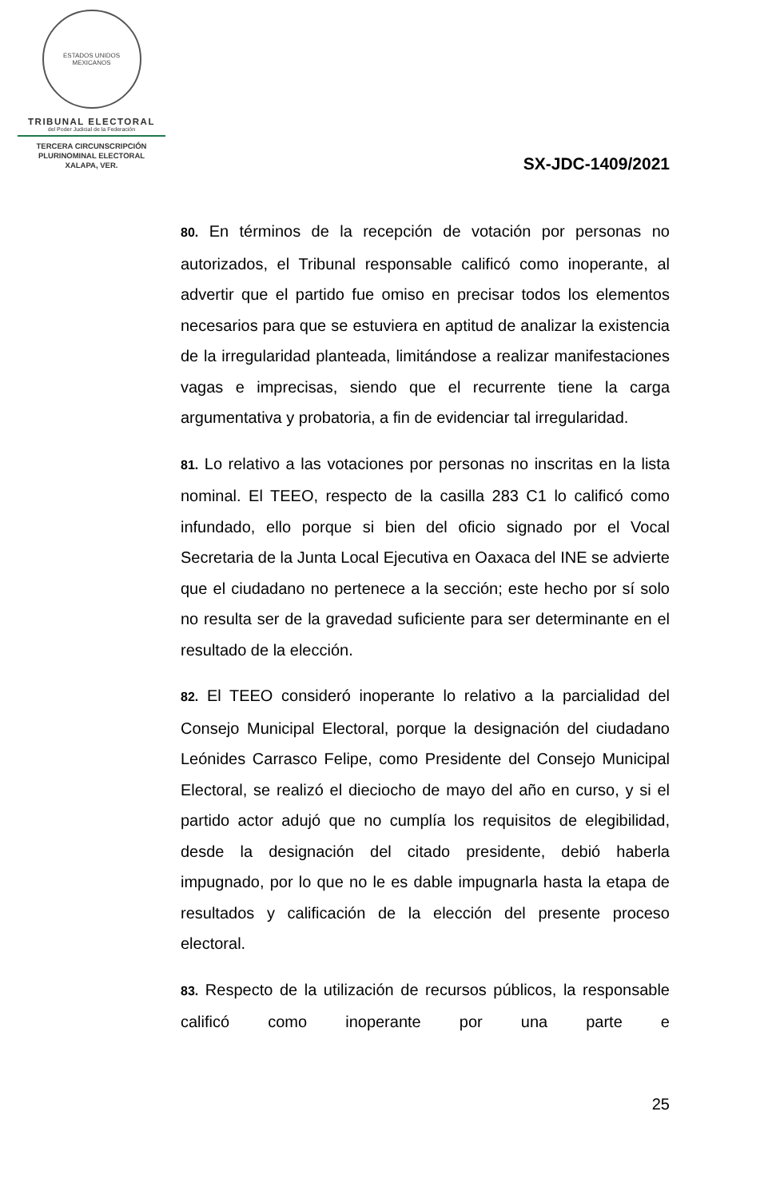ESTADOS UNIDOS MEXICANOS
TRIBUNAL ELECTORAL
del Poder Judicial de la Federación
TERCERA CIRCUNSCRIPCIÓN
PLURINOMINAL ELECTORAL
XALAPA, VER.
SX-JDC-1409/2021
80. En términos de la recepción de votación por personas no autorizados, el Tribunal responsable calificó como inoperante, al advertir que el partido fue omiso en precisar todos los elementos necesarios para que se estuviera en aptitud de analizar la existencia de la irregularidad planteada, limitándose a realizar manifestaciones vagas e imprecisas, siendo que el recurrente tiene la carga argumentativa y probatoria, a fin de evidenciar tal irregularidad.
81. Lo relativo a las votaciones por personas no inscritas en la lista nominal. El TEEO, respecto de la casilla 283 C1 lo calificó como infundado, ello porque si bien del oficio signado por el Vocal Secretaria de la Junta Local Ejecutiva en Oaxaca del INE se advierte que el ciudadano no pertenece a la sección; este hecho por sí solo no resulta ser de la gravedad suficiente para ser determinante en el resultado de la elección.
82. El TEEO consideró inoperante lo relativo a la parcialidad del Consejo Municipal Electoral, porque la designación del ciudadano Leónides Carrasco Felipe, como Presidente del Consejo Municipal Electoral, se realizó el dieciocho de mayo del año en curso, y si el partido actor adujó que no cumplía los requisitos de elegibilidad, desde la designación del citado presidente, debió haberla impugnado, por lo que no le es dable impugnarla hasta la etapa de resultados y calificación de la elección del presente proceso electoral.
83. Respecto de la utilización de recursos públicos, la responsable calificó como inoperante por una parte e
25